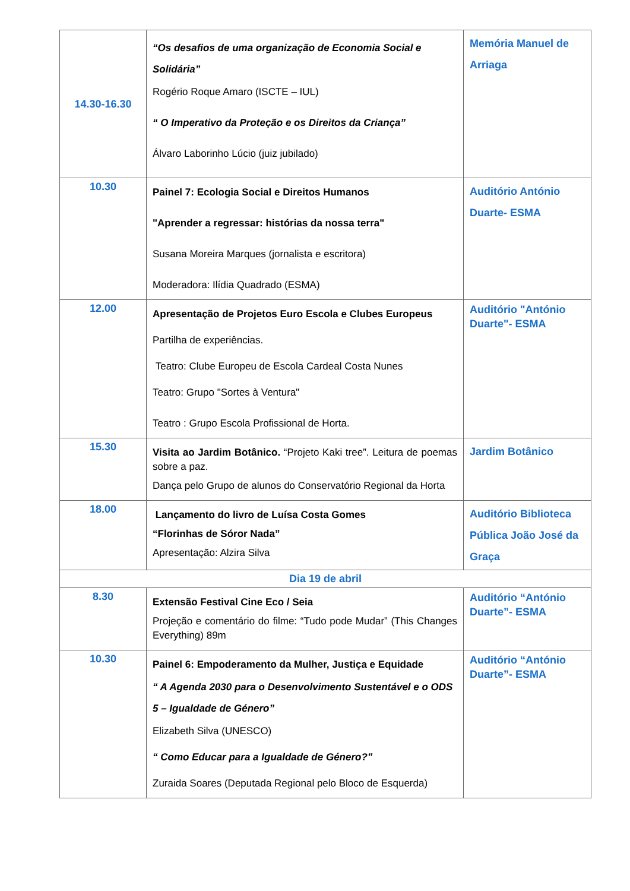| 14.30-16.30 | “Os desafios de uma organização de Economia Social e Solidária” Rogério Roque Amaro (ISCTE – IUL) “ O Imperativo da Proteção e os Direitos da Criança” Álvaro Laborinho Lúcio (juiz jubilado) | Memória Manuel de Arriaga |
| 10.30 | Painel 7: Ecologia Social e Direitos Humanos "Aprender a regressar: histórias da nossa terra" Susana Moreira Marques (jornalista e escritora) Moderadora: Ilídia Quadrado (ESMA) | Auditório António Duarte- ESMA |
| 12.00 | Apresentação de Projetos Euro Escola e Clubes Europeus Partilha de experiências. Teatro: Clube Europeu de Escola Cardeal Costa Nunes Teatro: Grupo "Sortes à Ventura" Teatro : Grupo Escola Profissional de Horta. | Auditório "António Duarte"- ESMA |
| 15.30 | Visita ao Jardim Botânico. “Projeto Kaki tree”. Leitura de poemas sobre a paz. Dança pelo Grupo de alunos do Conservatório Regional da Horta | Jardim Botânico |
| 18.00 | Lançamento do livro de Luísa Costa Gomes “Florinhas de Sóror Nada” Apresentação: Alzira Silva | Auditório Biblioteca Pública João José da Graça |
| Dia 19 de abril | | |
| 8.30 | Extensão Festival Cine Eco / Seia Projeção e comentário do filme: “Tudo pode Mudar” (This Changes Everything) 89m | Auditório “António Duarte”- ESMA |
| 10.30 | Painel 6: Empoderamento da Mulher, Justiça e Equidade “ A Agenda 2030 para o Desenvolvimento Sustentável e o ODS 5 – Igualdade de Género” Elizabeth Silva (UNESCO) “ Como Educar para a Igualdade de Género?” Zuraida Soares (Deputada Regional pelo Bloco de Esquerda) | Auditório “António Duarte”- ESMA |